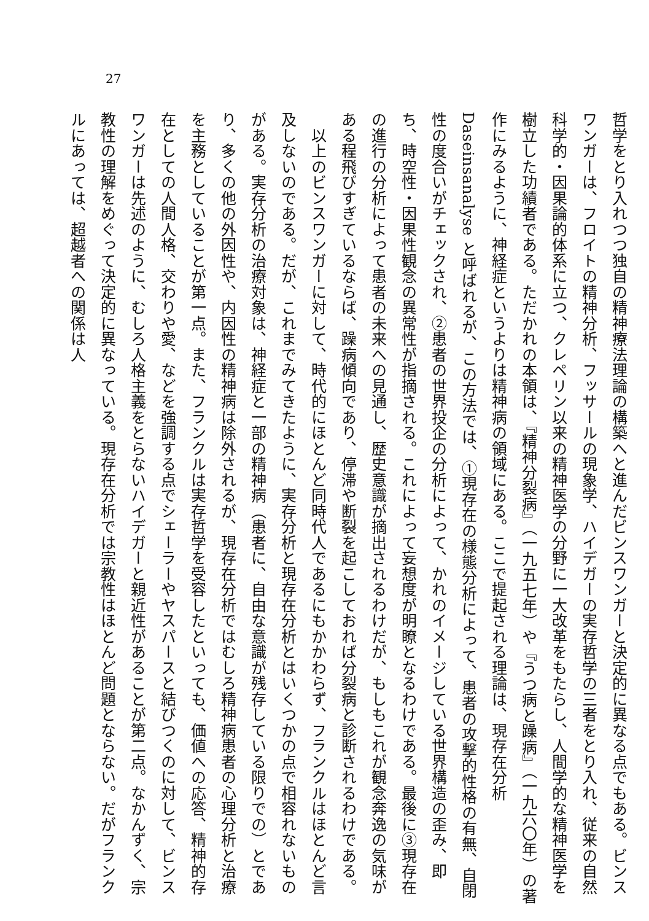27
哲学をとり入れつつ独自の精神療法理論の構築へと進んだビンスワンガーと決定的に異なる点でもある。ビンスワンガーは、フロイトの精神分析、フッサールの現象学、ハイデガーの実存哲学の三者をとり入れ、従来の自然科学的・因果論的体系に立つ、クレペリン以来の精神医学の分野に一大改革をもたらし、人間学的な精神医学を樹立した功績者である。ただかれの本領は、『精神分裂病』（一九五七年）や『うつ病と躁病』（一九六〇年）の著作にみるように、神経症というよりは精神病の領域にある。ここで提起される理論は、現存在分析 Daseinsanalyse と呼ばれるが、この方法では、①現存在の様態分析によって、患者の攻撃的性格の有無、自閉性の度合いがチェックされ、②患者の世界投企の分析によって、かれのイメージしている世界構造の歪み、即ち、時空性・因果性観念の異常性が指摘される。これによって妄想度が明瞭となるわけである。最後に③現存在の進行の分析によって患者の未来への見通し、歴史意識が摘出されるわけだが、もしもこれが観念奔逸の気味がある程飛びすぎているならば、躁病傾向であり、停滞や断裂を起こしておれば分裂病と診断されるわけである。
　以上のビンスワンガーに対して、時代的にほとんど同時代人であるにもかかわらず、フランクルはほとんど言及しないのである。だが、これまでみてきたように、実存分析と現存在分析とはいくつかの点で相容れないものがある。実存分析の治療対象は、神経症と一部の精神病（患者に、自由な意識が残存している限りでの）とであり、多くの他の外因性や、内因性の精神病は除外されるが、現存在分析ではむしろ精神病患者の心理分析と治療を主務としていることが第一点。また、フランクルは実存哲学を受容したといっても、価値への応答、精神的存在としての人間人格、交わりや愛、などを強調する点でシェーラーやヤスパースと結びつくのに対して、ビンスワンガーは先述のように、むしろ人格主義をとらないハイデガーと親近性があることが第二点。なかんずく、宗教性の理解をめぐって決定的に異なっている。現存在分析では宗教性はほとんど問題とならない。だがフランクルにあっては、超越者への関係は人